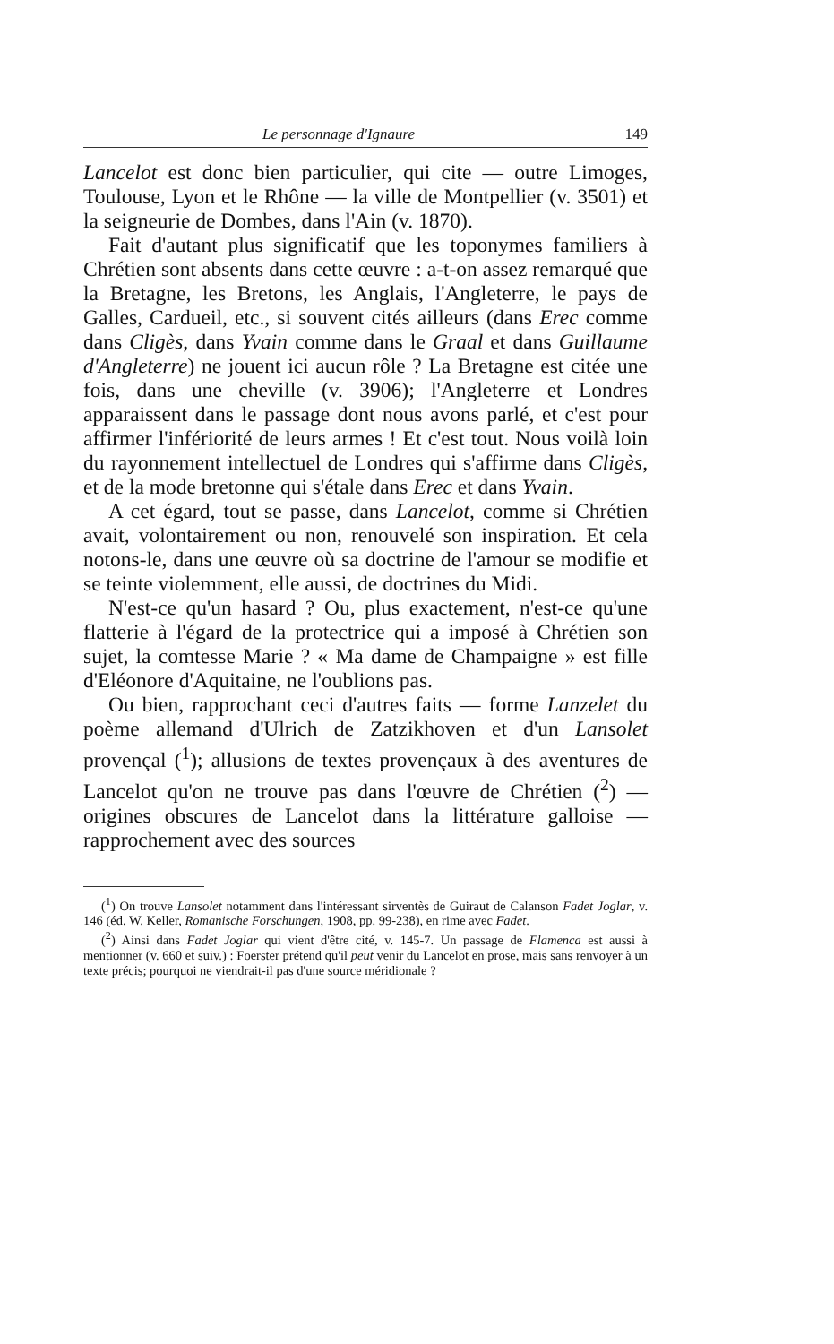Le personnage d'Ignaure 149
Lancelot est donc bien particulier, qui cite — outre Limoges, Toulouse, Lyon et le Rhône — la ville de Montpellier (v. 3501) et la seigneurie de Dombes, dans l'Ain (v. 1870).
Fait d'autant plus significatif que les toponymes familiers à Chrétien sont absents dans cette œuvre : a-t-on assez remarqué que la Bretagne, les Bretons, les Anglais, l'Angleterre, le pays de Galles, Cardueil, etc., si souvent cités ailleurs (dans Erec comme dans Cligès, dans Yvain comme dans le Graal et dans Guillaume d'Angleterre) ne jouent ici aucun rôle ? La Bretagne est citée une fois, dans une cheville (v. 3906); l'Angleterre et Londres apparaissent dans le passage dont nous avons parlé, et c'est pour affirmer l'infériorité de leurs armes ! Et c'est tout. Nous voilà loin du rayonnement intellectuel de Londres qui s'affirme dans Cligès, et de la mode bretonne qui s'étale dans Erec et dans Yvain.
A cet égard, tout se passe, dans Lancelot, comme si Chrétien avait, volontairement ou non, renouvelé son inspiration. Et cela notons-le, dans une œuvre où sa doctrine de l'amour se modifie et se teinte violemment, elle aussi, de doctrines du Midi.
N'est-ce qu'un hasard ? Ou, plus exactement, n'est-ce qu'une flatterie à l'égard de la protectrice qui a imposé à Chrétien son sujet, la comtesse Marie ? « Ma dame de Champaigne » est fille d'Eléonore d'Aquitaine, ne l'oublions pas.
Ou bien, rapprochant ceci d'autres faits — forme Lanzelet du poème allemand d'Ulrich de Zatzikhoven et d'un Lansolet provençal (<sup>1</sup>); allusions de textes provençaux à des aventures de Lancelot qu'on ne trouve pas dans l'œuvre de Chrétien (<sup>2</sup>) — origines obscures de Lancelot dans la littérature galloise — rapprochement avec des sources
(<sup>1</sup>) On trouve Lansolet notamment dans l'intéressant sirventès de Guiraut de Calanson Fadet Joglar, v. 146 (éd. W. Keller, Romanische Forschungen, 1908, pp. 99-238), en rime avec Fadet.
(<sup>2</sup>) Ainsi dans Fadet Joglar qui vient d'être cité, v. 145-7. Un passage de Flamenca est aussi à mentionner (v. 660 et suiv.) : Foerster prétend qu'il peut venir du Lancelot en prose, mais sans renvoyer à un texte précis; pourquoi ne viendrait-il pas d'une source méridionale ?